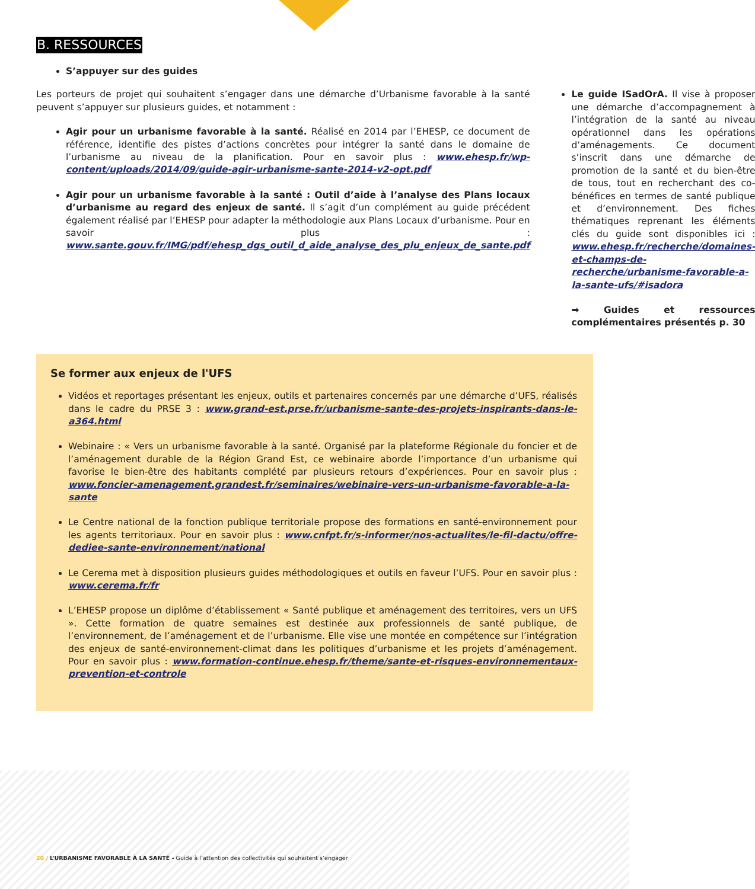B. RESSOURCES
S’appuyer sur des guides
Les porteurs de projet qui souhaitent s’engager dans une démarche d’Urbanisme favorable à la santé peuvent s’appuyer sur plusieurs guides, et notamment :
Agir pour un urbanisme favorable à la santé. Réalisé en 2014 par l’EHESP, ce document de référence, identifie des pistes d’actions concrètes pour intégrer la santé dans le domaine de l’urbanisme au niveau de la planification. Pour en savoir plus : www.ehesp.fr/wp-content/uploads/2014/09/guide-agir-urbanisme-sante-2014-v2-opt.pdf
Agir pour un urbanisme favorable à la santé : Outil d’aide à l’analyse des Plans locaux d’urbanisme au regard des enjeux de santé. Il s’agit d’un complément au guide précédent également réalisé par l’EHESP pour adapter la méthodologie aux Plans Locaux d’urbanisme. Pour en savoir plus : www.sante.gouv.fr/IMG/pdf/ehesp_dgs_outil_d_aide_analyse_des_plu_enjeux_de_sante.pdf
Le guide ISadOrA. Il vise à proposer une démarche d’accompagnement à l’intégration de la santé au niveau opérationnel dans les opérations d’aménagements. Ce document s’inscrit dans une démarche de promotion de la santé et du bien-être de tous, tout en recherchant des co-bénéfices en termes de santé publique et d’environnement. Des fiches thématiques reprenant les éléments clés du guide sont disponibles ici : www.ehesp.fr/recherche/domaines-et-champs-de-recherche/urbanisme-favorable-a-la-sante-ufs/#isadora
➡ Guides et ressources complémentaires présentés p. 30
Se former aux enjeux de l'UFS
Vidéos et reportages présentant les enjeux, outils et partenaires concernés par une démarche d’UFS, réalisés dans le cadre du PRSE 3 : www.grand-est.prse.fr/urbanisme-sante-des-projets-inspirants-dans-le-a364.html
Webinaire : « Vers un urbanisme favorable à la santé. Organisé par la plateforme Régionale du foncier et de l’aménagement durable de la Région Grand Est, ce webinaire aborde l’importance d’un urbanisme qui favorise le bien-être des habitants complété par plusieurs retours d’expériences. Pour en savoir plus : www.foncier-amenagement.grandest.fr/seminaires/webinaire-vers-un-urbanisme-favorable-a-la-sante
Le Centre national de la fonction publique territoriale propose des formations en santé-environnement pour les agents territoriaux. Pour en savoir plus : www.cnfpt.fr/s-informer/nos-actualites/le-fil-dactu/offre-dediee-sante-environnement/national
Le Cerema met à disposition plusieurs guides méthodologiques et outils en faveur l’UFS. Pour en savoir plus : www.cerema.fr/fr
L’EHESP propose un diplôme d’établissement « Santé publique et aménagement des territoires, vers un UFS ». Cette formation de quatre semaines est destinée aux professionnels de santé publique, de l’environnement, de l’aménagement et de l’urbanisme. Elle vise une montée en compétence sur l’intégration des enjeux de santé-environnement-climat dans les politiques d’urbanisme et les projets d’aménagement. Pour en savoir plus : www.formation-continue.ehesp.fr/theme/sante-et-risques-environnementaux-prevention-et-controle
20 / L’URBANISME FAVORABLE À LA SANTÉ - Guide à l’attention des collectivités qui souhaitent s’engager